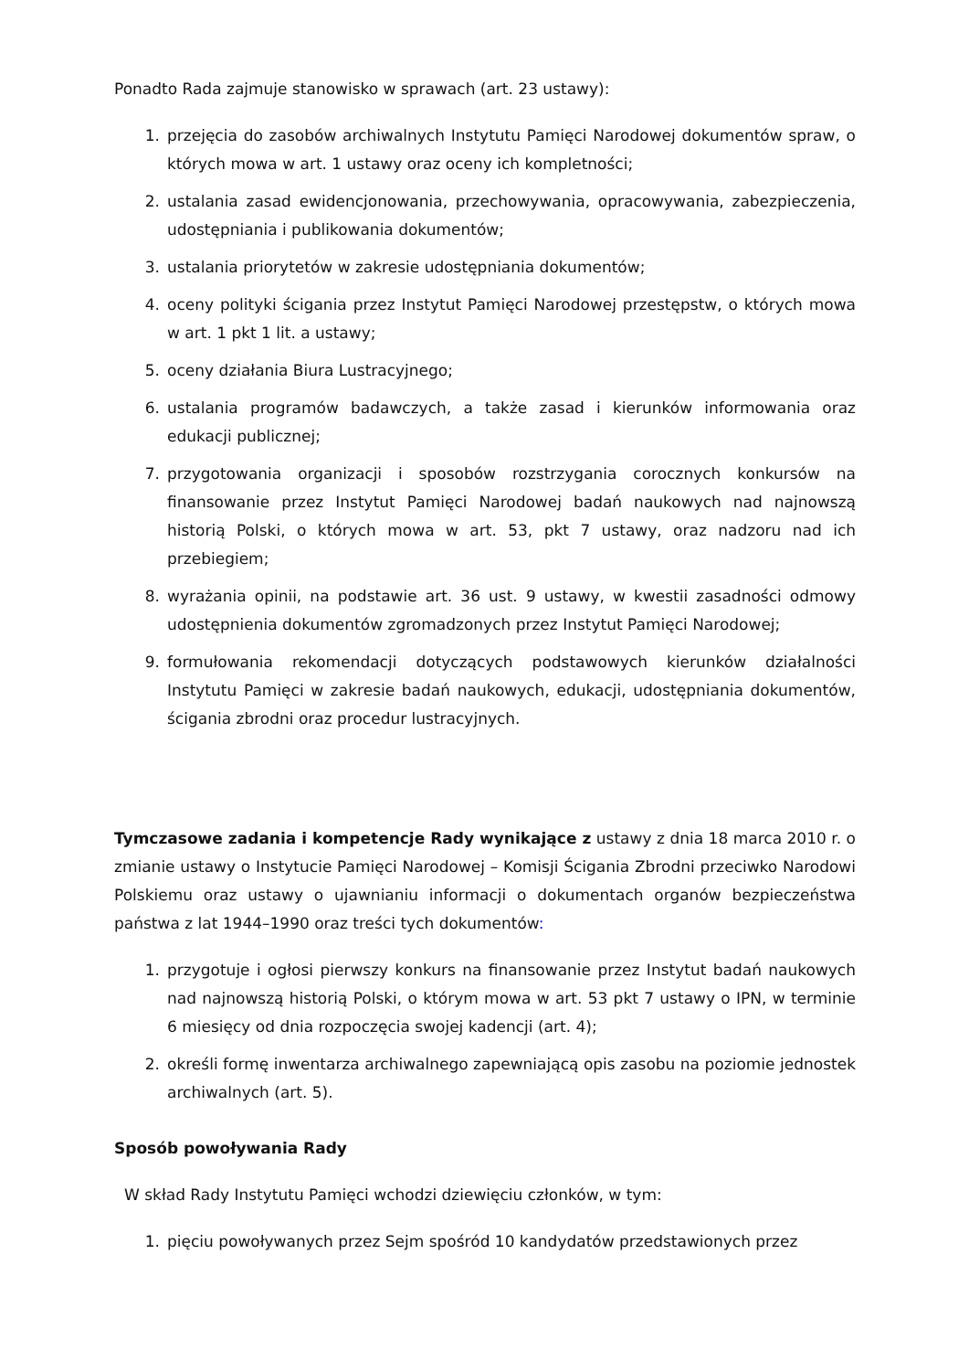Ponadto Rada zajmuje stanowisko w sprawach (art. 23 ustawy):
1. przejęcia do zasobów archiwalnych Instytutu Pamięci Narodowej dokumentów spraw, o których mowa w art. 1 ustawy oraz oceny ich kompletności;
2. ustalania zasad ewidencjonowania, przechowywania, opracowywania, zabezpieczenia, udostępniania i publikowania dokumentów;
3. ustalania priorytetów w zakresie udostępniania dokumentów;
4. oceny polityki ścigania przez Instytut Pamięci Narodowej przestępstw, o których mowa w art. 1 pkt 1 lit. a ustawy;
5. oceny działania Biura Lustracyjnego;
6. ustalania programów badawczych, a także zasad i kierunków informowania oraz edukacji publicznej;
7. przygotowania organizacji i sposobów rozstrzygania corocznych konkursów na finansowanie przez Instytut Pamięci Narodowej badań naukowych nad najnowszą historią Polski, o których mowa w art. 53, pkt 7 ustawy, oraz nadzoru nad ich przebiegiem;
8. wyrażania opinii, na podstawie art. 36 ust. 9 ustawy, w kwestii zasadności odmowy udostępnienia dokumentów zgromadzonych przez Instytut Pamięci Narodowej;
9. formułowania rekomendacji dotyczących podstawowych kierunków działalności Instytutu Pamięci w zakresie badań naukowych, edukacji, udostępniania dokumentów, ścigania zbrodni oraz procedur lustracyjnych.
Tymczasowe zadania i kompetencje Rady wynikające z ustawy z dnia 18 marca 2010 r. o zmianie ustawy o Instytucie Pamięci Narodowej – Komisji Ścigania Zbrodni przeciwko Narodowi Polskiemu oraz ustawy o ujawnianiu informacji o dokumentach organów bezpieczeństwa państwa z lat 1944–1990 oraz treści tych dokumentów:
1. przygotuje i ogłosi pierwszy konkurs na finansowanie przez Instytut badań naukowych nad najnowszą historią Polski, o którym mowa w art. 53 pkt 7 ustawy o IPN, w terminie 6 miesięcy od dnia rozpoczęcia swojej kadencji (art. 4);
2. określi formę inwentarza archiwalnego zapewniającą opis zasobu na poziomie jednostek archiwalnych (art. 5).
Sposób powoływania Rady
W skład Rady Instytutu Pamięci wchodzi dziewięciu członków, w tym:
1. pięciu powoływanych przez Sejm spośród 10 kandydatów przedstawionych przez